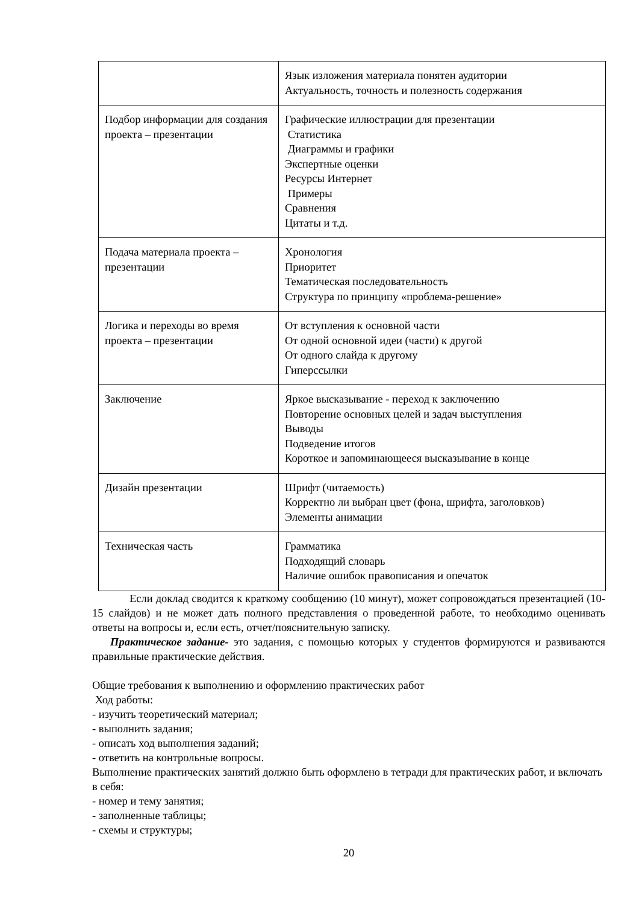| | Язык изложения материала понятен аудитории Актуальность, точность и полезность содержания |
| Подбор информации для создания проекта – презентации | Графические иллюстрации для презентации Статистика Диаграммы и графики Экспертные оценки Ресурсы Интернет Примеры Сравнения Цитаты и т.д. |
| Подача материала проекта – презентации | Хронология Приоритет Тематическая последовательность Структура по принципу «проблема-решение» |
| Логика и переходы во время проекта – презентации | От вступления к основной части От одной основной идеи (части) к другой От одного слайда к другому Гиперссылки |
| Заключение | Яркое высказывание - переход к заключению Повторение основных целей и задач выступления Выводы Подведение итогов Короткое и запоминающееся высказывание в конце |
| Дизайн презентации | Шрифт (читаемость) Корректно ли выбран цвет (фона, шрифта, заголовков) Элементы анимации |
| Техническая часть | Грамматика Подходящий словарь Наличие ошибок правописания и опечаток |
Если доклад сводится к краткому сообщению (10 минут), может сопровождаться презентацией (10-15 слайдов) и не может дать полного представления о проведенной работе, то необходимо оценивать ответы на вопросы и, если есть, отчет/пояснительную записку.
Практическое задание- это задания, с помощью которых у студентов формируются и развиваются правильные практические действия.
Общие требования к выполнению и оформлению практических работ
Ход работы:
- изучить теоретический материал;
- выполнить задания;
- описать ход выполнения заданий;
- ответить на контрольные вопросы.
Выполнение практических занятий должно быть оформлено в тетради для практических работ, и включать в себя:
- номер и тему занятия;
- заполненные таблицы;
- схемы и структуры;
20